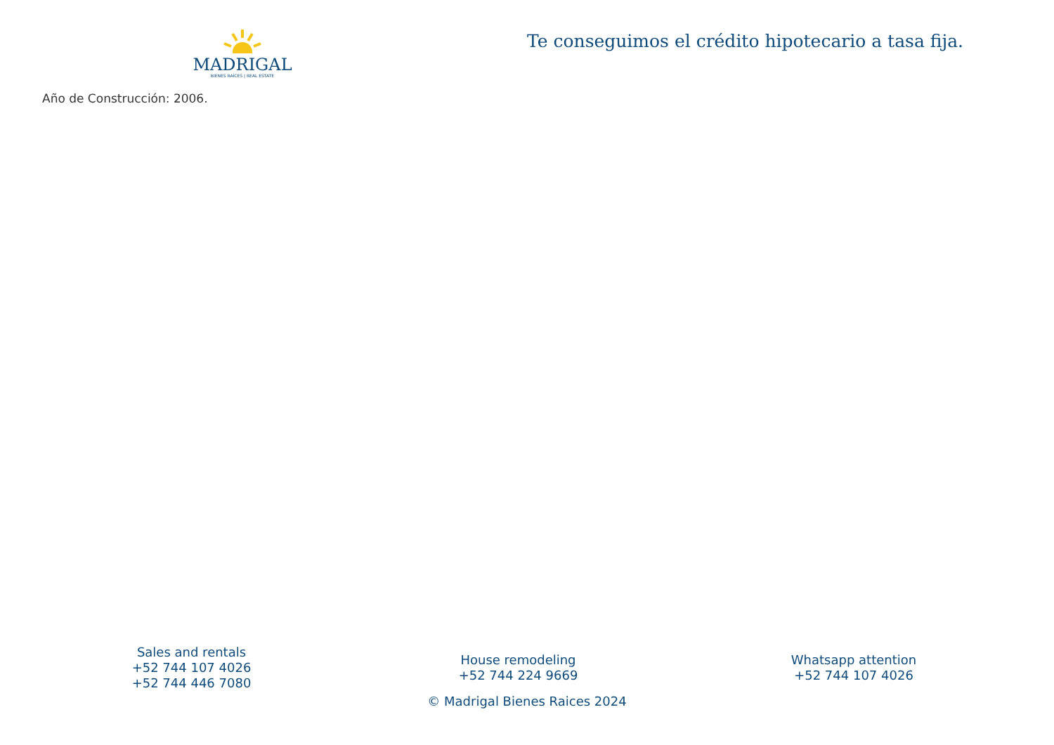MADRIGAL
BIENES RAÍCES | REAL ESTATE
Te conseguimos el crédito hipotecario a tasa fija.
Año de Construcción: 2006.
Sales and rentals
+52 744 107 4026
+52 744 446 7080
House remodeling
+52 744 224 9669
Whatsapp attention
+52 744 107 4026
© Madrigal Bienes Raices 2024